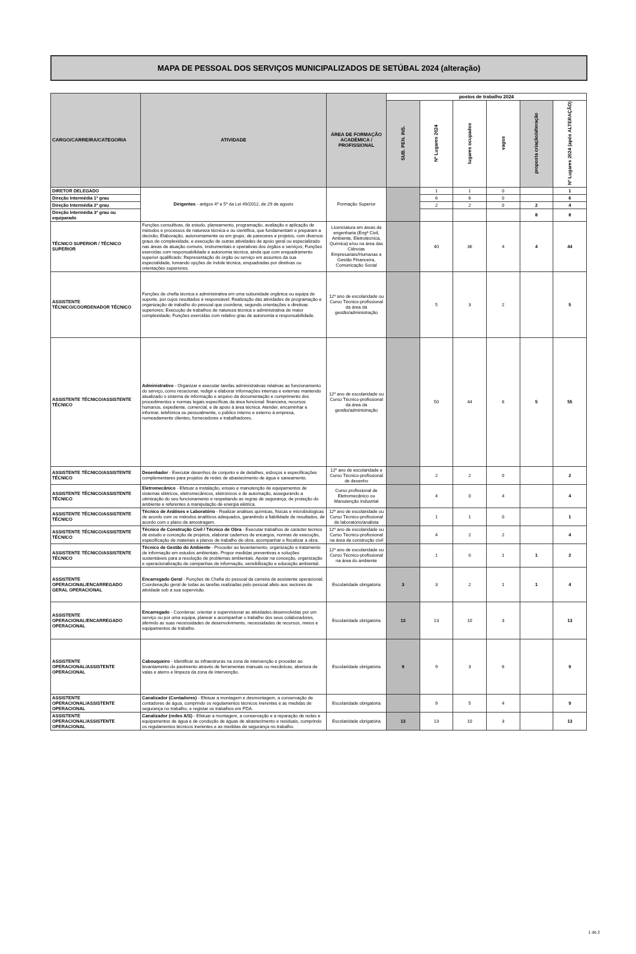MAPA DE PESSOAL DOS SERVIÇOS MUNICIPALIZADOS DE SETÚBAL 2024 (alteração)
| CARGO/CARREIRA/CATEGORIA | ATIVIDADE | ÁREA DE FORMAÇÃO ACADÉMICA / PROFISSIONAL | postos de trabalho 2024 | | | | | |
| --- | --- | --- | --- | --- | --- | --- | --- | --- |
| | | | SUB. PEN. INS. | Nº Lugares 2024 | lugares ocupados | vagos | proposta criação/alteração | Nº Lugares 2024 (após ALTERAÇÃO) |
| DIRETOR DELEGADO | Dirigentes - artigos 4º e 5º da Lei 49/2012, de 29 de agosto | Formação Superior | | 1 | 1 | 0 | | 1 |
| Direção Intermédia 1º grau | | | | 6 | 6 | 0 | | 6 |
| Direção Intermédia 2º grau | | | | 2 | 2 | 0 | 2 | 4 |
| Direção Intermédia 3º grau ou equiparado | | | | | | | 8 | 8 |
| TÉCNICO SUPERIOR / TÉCNICO SUPERIOR | Funções consultivas, de estudo, planeamento, programação, avaliação e aplicação de métodos e processos de natureza técnica e ou científica, que fundamentam e preparam a decisão; Elaboração, autonomamente ou em grupo, de pareceres e projetos, com diversos graus de complexidade, e execução de outras atividades de apoio geral ou especializado nas áreas de atuação comuns, instrumentais e operativas dos órgãos e serviços; Funções exercidas com responsabilidade e autonomia técnica, ainda que com enquadramento superior qualificado; Representação do órgão ou serviço em assuntos da sua especialidade, tomando opções de índole técnica, enquadradas por diretivas ou orientações superiores. | Licenciatura em áreas de engenharia (Engª Civil, Ambiente, Eletrotécnica, Química) e/ou na área das Ciências Empresariais/Humanas e Gestão Financeira, Comunicação Social | | 40 | 36 | 4 | 4 | 44 |
| ASSISTENTE TÉCNICO/COORDENADOR TÉCNICO | Funções de chefia técnica e administrativa em uma subunidade orgânica ou equipa de suporte, por cujos resultados é responsável; Realização das atividades de programação e organização de trabalho do pessoal que coordena, segundo orientações e diretivas superiores; Execução de trabalhos de natureza técnica e administrativa de maior complexidade; Funções exercidas com relativo grau de autonomia e responsabilidade. | 12º ano de escolaridade ou Curso Técnico-profissional da área da gestão/administração | | 5 | 3 | 2 | | 5 |
| ASSISTENTE TÉCNICO/ASSISTENTE TÉCNICO | Administrativo - Organizar e executar tarefas administrativas relativas ao funcionamento do serviço, como rececionar, redigir e elaborar informações internas e externas mantendo atualizado o sistema de informação e arquivo da documentação e cumprimento dos procedimentos e normas legais específicas da área funcional: financeira, recursos humanos, expediente, comercial, e de apoio à área técnica. Atender, encaminhar e informar, telefónica ou pessoalmente, o público interno e externo à empresa, nomeadamente clientes, fornecedores e trabalhadores. | 12º ano de escolaridade ou Curso Técnico-profissional da área da gestão/administração | | 50 | 44 | 6 | 5 | 55 |
| ASSISTENTE TÉCNICO/ASSISTENTE TÉCNICO | Desenhador - Executar desenhos de conjunto e de detalhes, esboços e especificações complementares para projetos de redes de abastecimento de água e saneamento. | 12º ano de escolaridade e Curso Técnico-profissional de desenho | | 2 | 2 | 0 | | 2 |
| ASSISTENTE TÉCNICO/ASSISTENTE TÉCNICO | Eletromecânico - Efetuar a instalação, ensaio e manutenção de equipamentos de sistemas elétricos, eletromecânicos, eletrónicos e de automação, assegurando a otimização do seu funcionamento e respeitando as regras de segurança, de proteção do ambiente e referentes à manipulação de energia elétrica. | Curso profissional de Eletromecânico ou Manutenção Industrial | | 4 | 0 | 4 | | 4 |
| ASSISTENTE TÉCNICO/ASSISTENTE TÉCNICO | Técnico de Análises e Laboratório - Realizar análises químicas, físicas e microbiológicas de acordo com os métodos analíticos adequados, garantindo a fiabilidade de resultados, de acordo com o plano de amostragem. | 12º ano de escolaridade ou Curso Técnico-profissional de laboratório/analista | | 1 | 1 | 0 | | 1 |
| ASSISTENTE TÉCNICO/ASSISTENTE TÉCNICO | Técnico de Construção Civil / Técnico de Obra - Executar trabalhos de carácter técnico de estudo e conceção de projetos, elaborar cadernos de encargos, normas de execução, especificação de materiais e planos de trabalho de obra, acompanhar e fiscalizar a obra. | 12º ano de escolaridade ou Curso Técnico-profissional na área da construção civil | | 4 | 2 | 2 | | 4 |
| ASSISTENTE TÉCNICO/ASSISTENTE TÉCNICO | Técnico de Gestão do Ambiente - Proceder ao levantamento, organização e tratamento de informação em estudos ambientais. Propor medidas preventivas e soluções sustentáveis para a resolução de problemas ambientais. Apoiar na conceção, organização e operacionalização de campanhas de informação, sensibilização e educação ambiental. | 12º ano de escolaridade ou Curso Técnico-profissional na área do ambiente | | 1 | 0 | 1 | 1 | 2 |
| ASSISTENTE OPERACIONAL/ENCARREGADO GERAL OPERACIONAL | Encarregado Geral - Funções de Chefia do pessoal da carreira de assistente operacional; Coordenação geral de todas as tarefas realizadas pelo pessoal afeto aos sectores de atividade sob a sua supervisão. | Escolaridade obrigatória | 3 | 3 | 2 | 1 | 1 | 4 |
| ASSISTENTE OPERACIONAL/ENCARREGADO OPERACIONAL | Encarregado - Coordenar, orientar e supervisionar as atividades desenvolvidas por um serviço ou por uma equipa, planear e acompanhar o trabalho dos seus colaboradores, aferindo as suas necessidades de desenvolvimento, necessidades de recursos, meios e equipamentos de trabalho. | Escolaridade obrigatória | 13 | 13 | 10 | 3 | | 13 |
| ASSISTENTE OPERACIONAL/ASSISTENTE OPERACIONAL | Cabouqueiro - Identificar as infraestruras na zona de intervenção e proceder ao levantamento do pavimento através de ferramentas manuais ou mecânicas, abertura de valas e aterro e limpeza da zona de intervenção. | Escolaridade obrigatória | 9 | 9 | 3 | 6 | | 9 |
| ASSISTENTE OPERACIONAL/ASSISTENTE OPERACIONAL | Canalizador (Contadores) - Efetuar a montagem e desmontagem, a conservação de contadores de água, cumprindo os regulamentos técnicos inerentes e as medidas de segurança no trabalho, e registar os trabalhos em PDA. | Escolaridade obrigatória | | 9 | 5 | 4 | | 9 |
| ASSISTENTE OPERACIONAL/ASSISTENTE OPERACIONAL | Canalizador (redes A/S) - Efetuar a montagem, a conservação e a reparação de redes e equipamentos de água e de condução de águas de abastecimento e residuais, cumprindo os regulamentos técnicos inerentes e as medidas de segurança no trabalho. | Escolaridade obrigatória | 13 | 13 | 10 | 3 | | 13 |
1 de 2